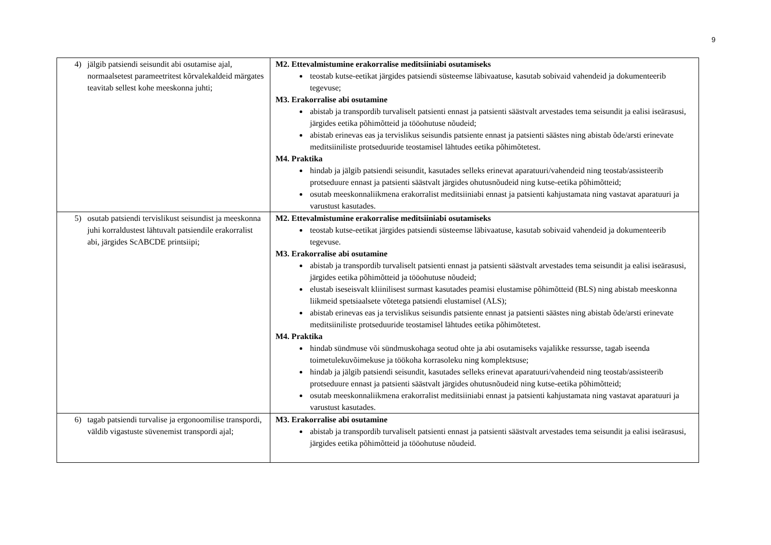9
| 4) jälgib patsiendi seisundit abi osutamise ajal, normaalsetest parameetritest kõrvalekaldeid märgates teavitab sellest kohe meeskonna juhti; | M2. Ettevalmistumine erakorralise meditsiiniabi osutamiseks teostab kutse-eetikat järgides patsiendi süsteemse läbivaatuse, kasutab sobivaid vahendeid ja dokumenteerib tegevuse; M3. Erakorralise abi osutamine abistab ja transpordib turvaliselt patsienti ennast ja patsienti säästvalt arvestades tema seisundit ja ealisi iseärasusi, järgides eetika põhimõtteid ja tööohutuse nõudeid; abistab erinevas eas ja tervislikus seisundis patsiente ennast ja patsienti säästes ning abistab õde/arsti erinevate meditsiiniliste protseduuride teostamisel lähtudes eetika põhimõtetest. M4. Praktika hindab ja jälgib patsiendi seisundit, kasutades selleks erinevat aparatuuri/vahendeid ning teostab/assisteerib protseduure ennast ja patsienti säästvalt järgides ohutusnõudeid ning kutse-eetika põhimõtteid; osutab meeskonnaliikmena erakorralist meditsiiniabi ennast ja patsienti kahjustamata ning vastavat aparatuuri ja varustust kasutades. |
| 5) osutab patsiendi tervislikust seisundist ja meeskonna juhi korraldustest lähtuvalt patsiendile erakorralist abi, järgides ScABCDE printsiipi; | M2. Ettevalmistumine erakorralise meditsiiniabi osutamiseks teostab kutse-eetikat järgides patsiendi süsteemse läbivaatuse, kasutab sobivaid vahendeid ja dokumenteerib tegevuse. M3. Erakorralise abi osutamine abistab ja transpordib turvaliselt patsienti ennast ja patsienti säästvalt arvestades tema seisundit ja ealisi iseärasusi, järgides eetika põhimõtteid ja tööohutuse nõudeid; elustab iseseisvalt kliinilisest surmast kasutades peamisi elustamise põhimõtteid (BLS) ning abistab meeskonna liikmeid spetsiaalsete võtetega patsiendi elustamisel (ALS); abistab erinevas eas ja tervislikus seisundis patsiente ennast ja patsienti säästes ning abistab õde/arsti erinevate meditsiiniliste protseduuride teostamisel lähtudes eetika põhimõtetest. M4. Praktika hindab sündmuse või sündmuskohaga seotud ohte ja abi osutamiseks vajalikke ressursse, tagab iseenda toimetulekuvõimekuse ja töökoha korrasoleku ning komplektsuse; hindab ja jälgib patsiendi seisundit, kasutades selleks erinevat aparatuuri/vahendeid ning teostab/assisteerib protseduure ennast ja patsienti säästvalt järgides ohutusnõudeid ning kutse-eetika põhimõtteid; osutab meeskonnaliikmena erakorralist meditsiiniabi ennast ja patsienti kahjustamata ning vastavat aparatuuri ja varustust kasutades. |
| 6) tagab patsiendi turvalise ja ergonoomilise transpordi, väldib vigastuste süvenemist transpordi ajal; | M3. Erakorralise abi osutamine abistab ja transpordib turvaliselt patsienti ennast ja patsienti säästvalt arvestades tema seisundit ja ealisi iseärasusi, järgides eetika põhimõtteid ja tööohutuse nõudeid. |